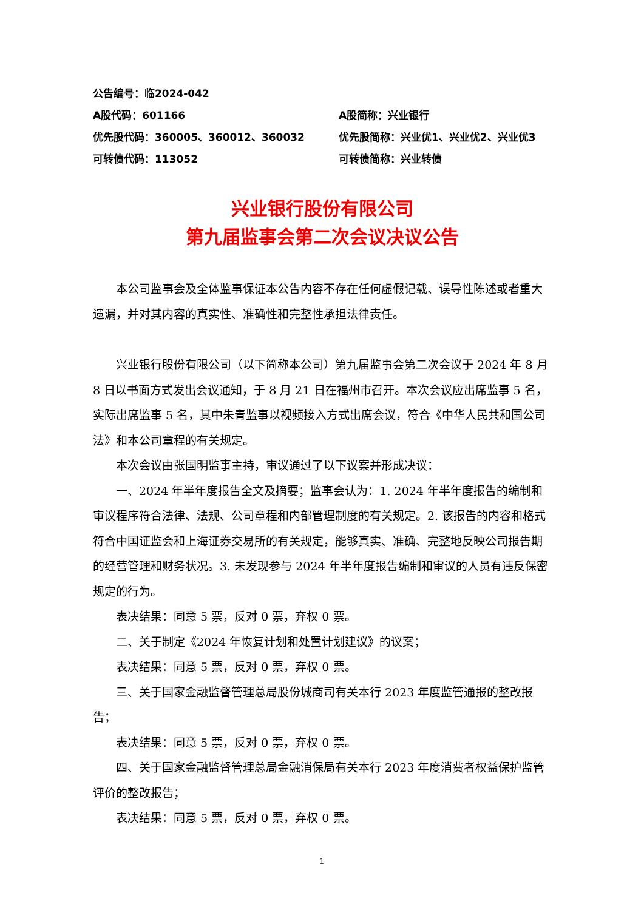公告编号：临2024-042
A股代码：601166 A股简称：兴业银行
优先股代码：360005、360012、360032 优先股简称：兴业优1、兴业优2、兴业优3
可转债代码：113052 可转债简称：兴业转债
兴业银行股份有限公司
第九届监事会第二次会议决议公告
本公司监事会及全体监事保证本公告内容不存在任何虚假记载、误导性陈述或者重大遗漏，并对其内容的真实性、准确性和完整性承担法律责任。
兴业银行股份有限公司（以下简称本公司）第九届监事会第二次会议于 2024 年 8 月 8 日以书面方式发出会议通知，于 8 月 21 日在福州市召开。本次会议应出席监事 5 名，实际出席监事 5 名，其中朱青监事以视频接入方式出席会议，符合《中华人民共和国公司法》和本公司章程的有关规定。
本次会议由张国明监事主持，审议通过了以下议案并形成决议：
一、2024 年半年度报告全文及摘要；监事会认为：1. 2024 年半年度报告的编制和审议程序符合法律、法规、公司章程和内部管理制度的有关规定。2. 该报告的内容和格式符合中国证监会和上海证券交易所的有关规定，能够真实、准确、完整地反映公司报告期的经营管理和财务状况。3. 未发现参与 2024 年半年度报告编制和审议的人员有违反保密规定的行为。
表决结果：同意 5 票，反对 0 票，弃权 0 票。
二、关于制定《2024 年恢复计划和处置计划建议》的议案；
表决结果：同意 5 票，反对 0 票，弃权 0 票。
三、关于国家金融监督管理总局股份城商司有关本行 2023 年度监管通报的整改报告；
表决结果：同意 5 票，反对 0 票，弃权 0 票。
四、关于国家金融监督管理总局金融消保局有关本行 2023 年度消费者权益保护监管评价的整改报告；
表决结果：同意 5 票，反对 0 票，弃权 0 票。
1